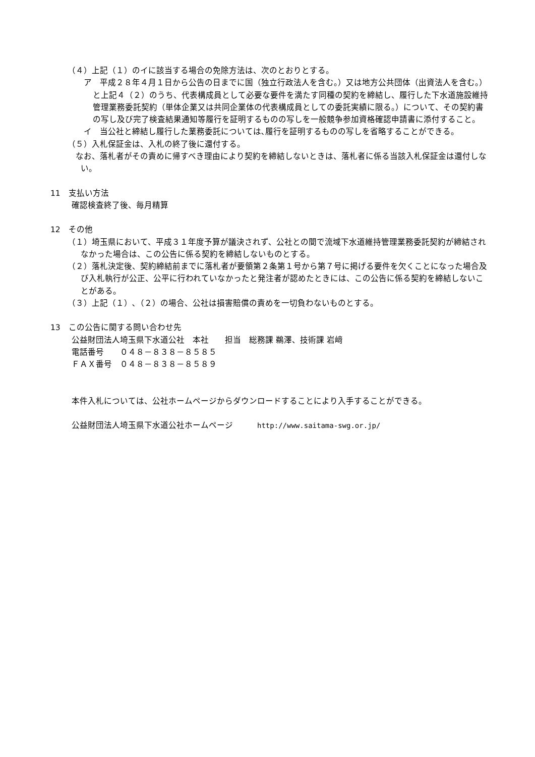（４）上記（１）のイに該当する場合の免除方法は、次のとおりとする。
ア　平成２８年４月１日から公告の日までに国（独立行政法人を含む。）又は地方公共団体（出資法人を含む。）と上記４（２）のうち、代表構成員として必要な要件を満たす同種の契約を締結し、履行した下水道施設維持管理業務委託契約（単体企業又は共同企業体の代表構成員としての委託実績に限る。）について、その契約書の写し及び完了検査結果通知等履行を証明するものの写しを一般競争参加資格確認申請書に添付すること。
イ　当公社と締結し履行した業務委託については､履行を証明するものの写しを省略することができる。
（５）入札保証金は、入札の終了後に還付する。
　なお、落札者がその責めに帰すべき理由により契約を締結しないときは、落札者に係る当該入札保証金は還付しない。
11　支払い方法
確認検査終了後、毎月精算
12　その他
（１）埼玉県において、平成３１年度予算が議決されず、公社との間で流域下水道維持管理業務委託契約が締結されなかった場合は、この公告に係る契約を締結しないものとする。
（２）落札決定後、契約締結前までに落札者が要領第２条第１号から第７号に掲げる要件を欠くことになった場合及び入札執行が公正、公平に行われていなかったと発注者が認めたときには、この公告に係る契約を締結しないことがある。
（３）上記（１）､（２）の場合、公社は損害賠償の責めを一切負わないものとする。
13　この公告に関する問い合わせ先
公益財団法人埼玉県下水道公社　本社　　担当　総務課 鵜澤、技術課 岩﨑
電話番号　　０４８－８３８－８５８５
ＦＡＸ番号　０４８－８３８－８５８９
本件入札については、公社ホームページからダウンロードすることにより入手することができる。
公益財団法人埼玉県下水道公社ホームページ　　　http://www.saitama-swg.or.jp/